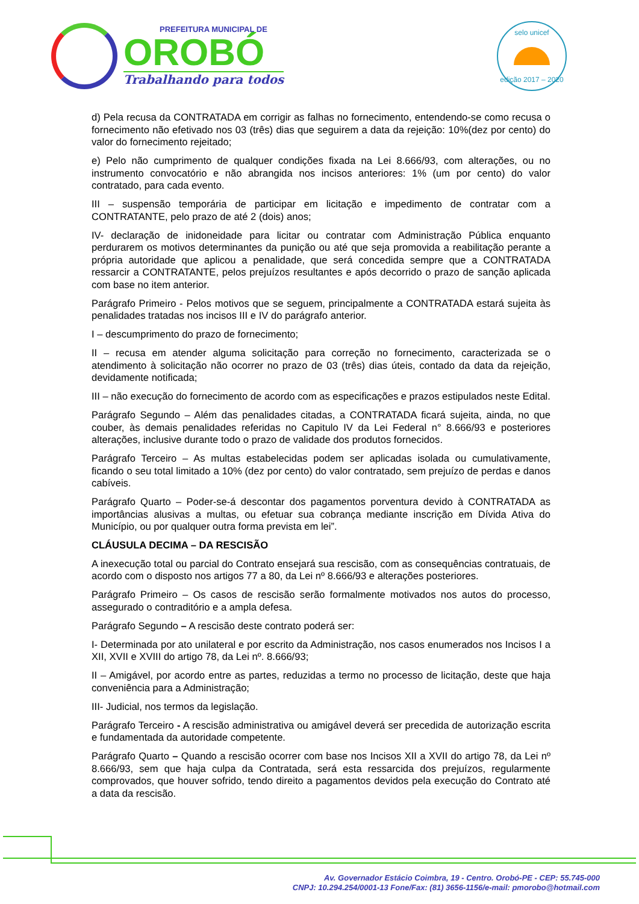PREFEITURA MUNICIPAL DE
OROBÓ
Trabalhando para todos
selo unicef
edição 2017 – 2020
d) Pela recusa da CONTRATADA em corrigir as falhas no fornecimento, entendendo-se como recusa o fornecimento não efetivado nos 03 (três) dias que seguirem a data da rejeição: 10%(dez por cento) do valor do fornecimento rejeitado;
e) Pelo não cumprimento de qualquer condições fixada na Lei 8.666/93, com alterações, ou no instrumento convocatório e não abrangida nos incisos anteriores: 1% (um por cento) do valor contratado, para cada evento.
III – suspensão temporária de participar em licitação e impedimento de contratar com a CONTRATANTE, pelo prazo de até 2 (dois) anos;
IV- declaração de inidoneidade para licitar ou contratar com Administração Pública enquanto perdurarem os motivos determinantes da punição ou até que seja promovida a reabilitação perante a própria autoridade que aplicou a penalidade, que será concedida sempre que a CONTRATADA ressarcir a CONTRATANTE, pelos prejuízos resultantes e após decorrido o prazo de sanção aplicada com base no item anterior.
Parágrafo Primeiro - Pelos motivos que se seguem, principalmente a CONTRATADA estará sujeita às penalidades tratadas nos incisos III e IV do parágrafo anterior.
I – descumprimento do prazo de fornecimento;
II – recusa em atender alguma solicitação para correção no fornecimento, caracterizada se o atendimento à solicitação não ocorrer no prazo de 03 (três) dias úteis, contado da data da rejeição, devidamente notificada;
III – não execução do fornecimento de acordo com as especificações e prazos estipulados neste Edital.
Parágrafo Segundo – Além das penalidades citadas, a CONTRATADA ficará sujeita, ainda, no que couber, às demais penalidades referidas no Capitulo IV da Lei Federal n° 8.666/93 e posteriores alterações, inclusive durante todo o prazo de validade dos produtos fornecidos.
Parágrafo Terceiro – As multas estabelecidas podem ser aplicadas isolada ou cumulativamente, ficando o seu total limitado a 10% (dez por cento) do valor contratado, sem prejuízo de perdas e danos cabíveis.
Parágrafo Quarto – Poder-se-á descontar dos pagamentos porventura devido à CONTRATADA as importâncias alusivas a multas, ou efetuar sua cobrança mediante inscrição em Dívida Ativa do Município, ou por qualquer outra forma prevista em lei”.
CLÁUSULA DECIMA – DA RESCISÃO
A inexecução total ou parcial do Contrato ensejará sua rescisão, com as consequências contratuais, de acordo com o disposto nos artigos 77 a 80, da Lei nº 8.666/93 e alterações posteriores.
Parágrafo Primeiro – Os casos de rescisão serão formalmente motivados nos autos do processo, assegurado o contraditório e a ampla defesa.
Parágrafo Segundo – A rescisão deste contrato poderá ser:
I- Determinada por ato unilateral e por escrito da Administração, nos casos enumerados nos Incisos I a XII, XVII e XVIII do artigo 78, da Lei nº. 8.666/93;
II – Amigável, por acordo entre as partes, reduzidas a termo no processo de licitação, deste que haja conveniência para a Administração;
III- Judicial, nos termos da legislação.
Parágrafo Terceiro - A rescisão administrativa ou amigável deverá ser precedida de autorização escrita e fundamentada da autoridade competente.
Parágrafo Quarto – Quando a rescisão ocorrer com base nos Incisos XII a XVII do artigo 78, da Lei nº 8.666/93, sem que haja culpa da Contratada, será esta ressarcida dos prejuízos, regularmente comprovados, que houver sofrido, tendo direito a pagamentos devidos pela execução do Contrato até a data da rescisão.
Av. Governador Estácio Coimbra, 19 - Centro. Orobó-PE - CEP: 55.745-000
CNPJ: 10.294.254/0001-13 Fone/Fax: (81) 3656-1156/e-mail: pmorobo@hotmail.com